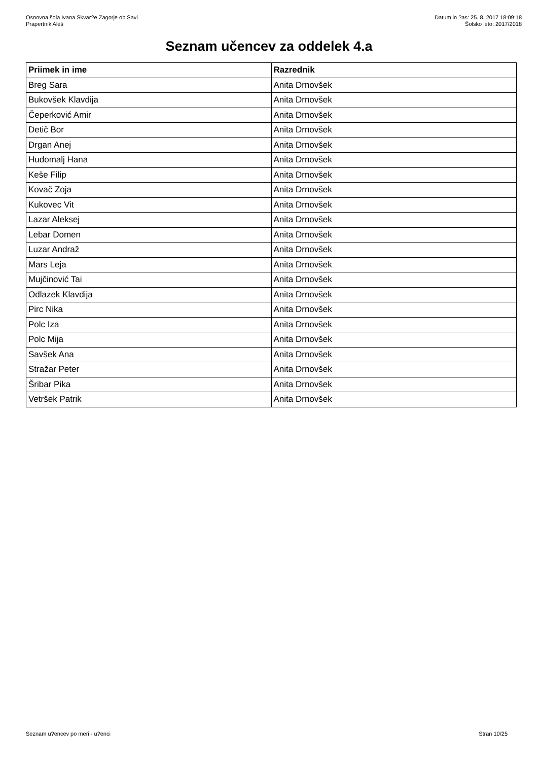Osnovna šola Ivana Skvar?e Zagorje ob Savi
Prapertnik Aleš
Datum in ?as: 25. 8. 2017 18:09:18
Šolsko leto: 2017/2018
Seznam učencev za oddelek 4.a
| Priimek in ime | Razrednik |
| --- | --- |
| Breg Sara | Anita Drnovšek |
| Bukovšek Klavdija | Anita Drnovšek |
| Čeperković Amir | Anita Drnovšek |
| Detič Bor | Anita Drnovšek |
| Drgan Anej | Anita Drnovšek |
| Hudomalj Hana | Anita Drnovšek |
| Keše Filip | Anita Drnovšek |
| Kovač Zoja | Anita Drnovšek |
| Kukovec Vit | Anita Drnovšek |
| Lazar Aleksej | Anita Drnovšek |
| Lebar Domen | Anita Drnovšek |
| Luzar Andraž | Anita Drnovšek |
| Mars Leja | Anita Drnovšek |
| Mujčinović Tai | Anita Drnovšek |
| Odlazek Klavdija | Anita Drnovšek |
| Pirc Nika | Anita Drnovšek |
| Polc Iza | Anita Drnovšek |
| Polc Mija | Anita Drnovšek |
| Savšek Ana | Anita Drnovšek |
| Stražar Peter | Anita Drnovšek |
| Šribar Pika | Anita Drnovšek |
| Vetršek Patrik | Anita Drnovšek |
Seznam u?encev po meri - u?enci Stran 10/25